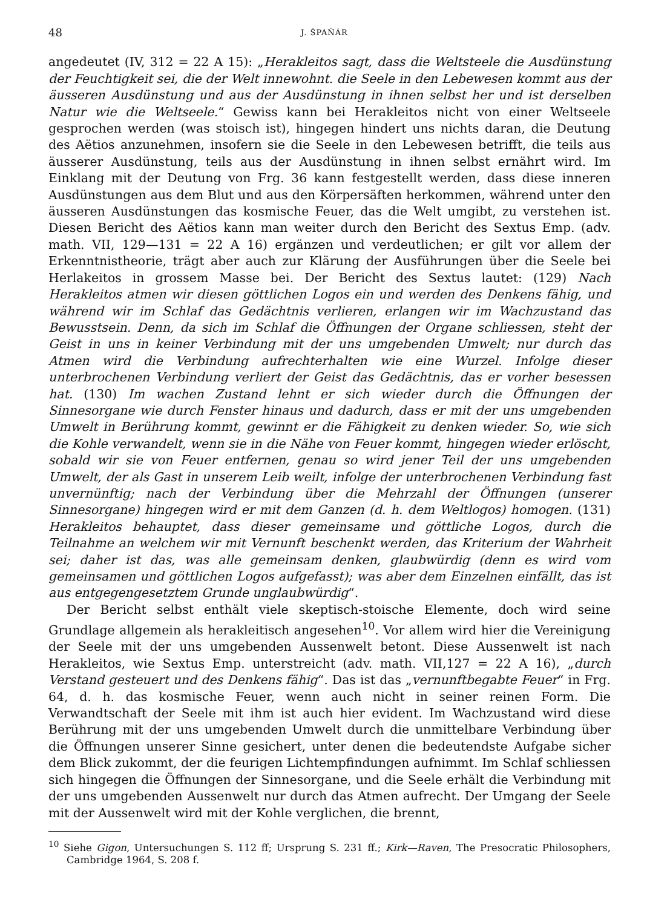48 J. ŠPAŇÁR
angedeutet (IV, 312 = 22 A 15): „Herakleitos sagt, dass die Weltsteele die Ausdünstung der Feuchtigkeit sei, die der Welt innewohnt. die Seele in den Lebewesen kommt aus der äusseren Ausdünstung und aus der Ausdünstung in ihnen selbst her und ist derselben Natur wie die Weltseele.“ Gewiss kann bei Herakleitos nicht von einer Weltseele gesprochen werden (was stoisch ist), hingegen hindert uns nichts daran, die Deutung des Aëtios anzunehmen, insofern sie die Seele in den Lebewesen betrifft, die teils aus äusserer Ausdünstung, teils aus der Ausdünstung in ihnen selbst ernährt wird. Im Einklang mit der Deutung von Frg. 36 kann festgestellt werden, dass diese inneren Ausdünstungen aus dem Blut und aus den Körpersäften herkommen, während unter den äusseren Ausdünstungen das kosmische Feuer, das die Welt umgibt, zu verstehen ist. Diesen Bericht des Aëtios kann man weiter durch den Bericht des Sextus Emp. (adv. math. VII, 129—131 = 22 A 16) ergänzen und verdeutlichen; er gilt vor allem der Erkenntnistheorie, trägt aber auch zur Klärung der Ausführungen über die Seele bei Herlakeitos in grossem Masse bei. Der Bericht des Sextus lautet: (129) Nach Herakleitos atmen wir diesen göttlichen Logos ein und werden des Denkens fähig, und während wir im Schlaf das Gedächtnis verlieren, erlangen wir im Wachzustand das Bewusstsein. Denn, da sich im Schlaf die Öffnungen der Organe schliessen, steht der Geist in uns in keiner Verbindung mit der uns umgebenden Umwelt; nur durch das Atmen wird die Verbindung aufrechterhalten wie eine Wurzel. Infolge dieser unterbrochenen Verbindung verliert der Geist das Gedächtnis, das er vorher besessen hat. (130) Im wachen Zustand lehnt er sich wieder durch die Öffnungen der Sinnesorgane wie durch Fenster hinaus und dadurch, dass er mit der uns umgebenden Umwelt in Berührung kommt, gewinnt er die Fähigkeit zu denken wieder. So, wie sich die Kohle verwandelt, wenn sie in die Nähe von Feuer kommt, hingegen wieder erlöscht, sobald wir sie von Feuer entfernen, genau so wird jener Teil der uns umgebenden Umwelt, der als Gast in unserem Leib weilt, infolge der unterbrochenen Verbindung fast unvernünftig; nach der Verbindung über die Mehrzahl der Öffnungen (unserer Sinnesorgane) hingegen wird er mit dem Ganzen (d. h. dem Weltlogos) homogen. (131) Herakleitos behauptet, dass dieser gemeinsame und göttliche Logos, durch die Teilnahme an welchem wir mit Vernunft beschenkt werden, das Kriterium der Wahrheit sei; daher ist das, was alle gemeinsam denken, glaubwürdig (denn es wird vom gemeinsamen und göttlichen Logos aufgefasst); was aber dem Einzelnen einfällt, das ist aus entgegengesetztem Grunde unglaubwürdig“.
Der Bericht selbst enthält viele skeptisch-stoische Elemente, doch wird seine Grundlage allgemein als herakleitisch angesehen<sup>10</sup>. Vor allem wird hier die Vereinigung der Seele mit der uns umgebenden Aussenwelt betont. Diese Aussenwelt ist nach Herakleitos, wie Sextus Emp. unterstreicht (adv. math. VII,127 = 22 A 16), „durch Verstand gesteuert und des Denkens fähig“. Das ist das „vernunftbegabte Feuer“ in Frg. 64, d. h. das kosmische Feuer, wenn auch nicht in seiner reinen Form. Die Verwandtschaft der Seele mit ihm ist auch hier evident. Im Wachzustand wird diese Berührung mit der uns umgebenden Umwelt durch die unmittelbare Verbindung über die Öffnungen unserer Sinne gesichert, unter denen die bedeutendste Aufgabe sicher dem Blick zukommt, der die feurigen Lichtempfindungen aufnimmt. Im Schlaf schliessen sich hingegen die Öffnungen der Sinnesorgane, und die Seele erhält die Verbindung mit der uns umgebenden Aussenwelt nur durch das Atmen aufrecht. Der Umgang der Seele mit der Aussenwelt wird mit der Kohle verglichen, die brennt,
<sup>10</sup> Siehe Gigon, Untersuchungen S. 112 ff; Ursprung S. 231 ff.; Kirk—Raven, The Presocratic Philosophers, Cambridge 1964, S. 208 f.